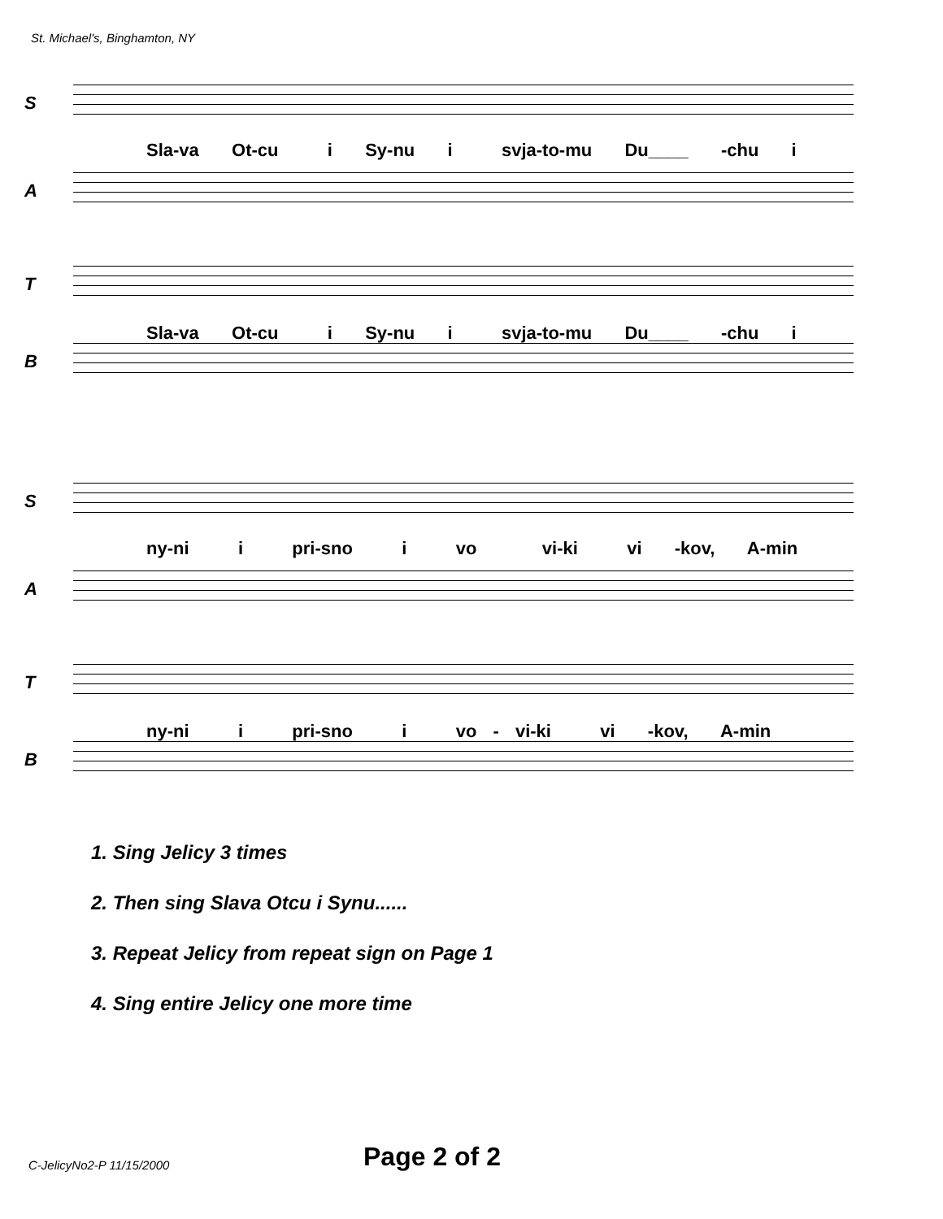St. Michael's, Binghamton, NY
S
Sla-va Ot-cu i Sy-nu i svja-to-mu Du____ -chu i
A
T
Sla-va Ot-cu i Sy-nu i svja-to-mu Du____ -chu i
B
S
ny-ni i pri-sno i vo vi-ki vi -kov, A-min
A
T
ny-ni i pri-sno i vo - vi-ki vi -kov, A-min
B
1. Sing Jelicy 3 times
2. Then sing Slava Otcu i Synu......
3. Repeat Jelicy from repeat sign on Page 1
4. Sing entire Jelicy one more time
C-JelicyNo2-P 11/15/2000 Page 2 of 2